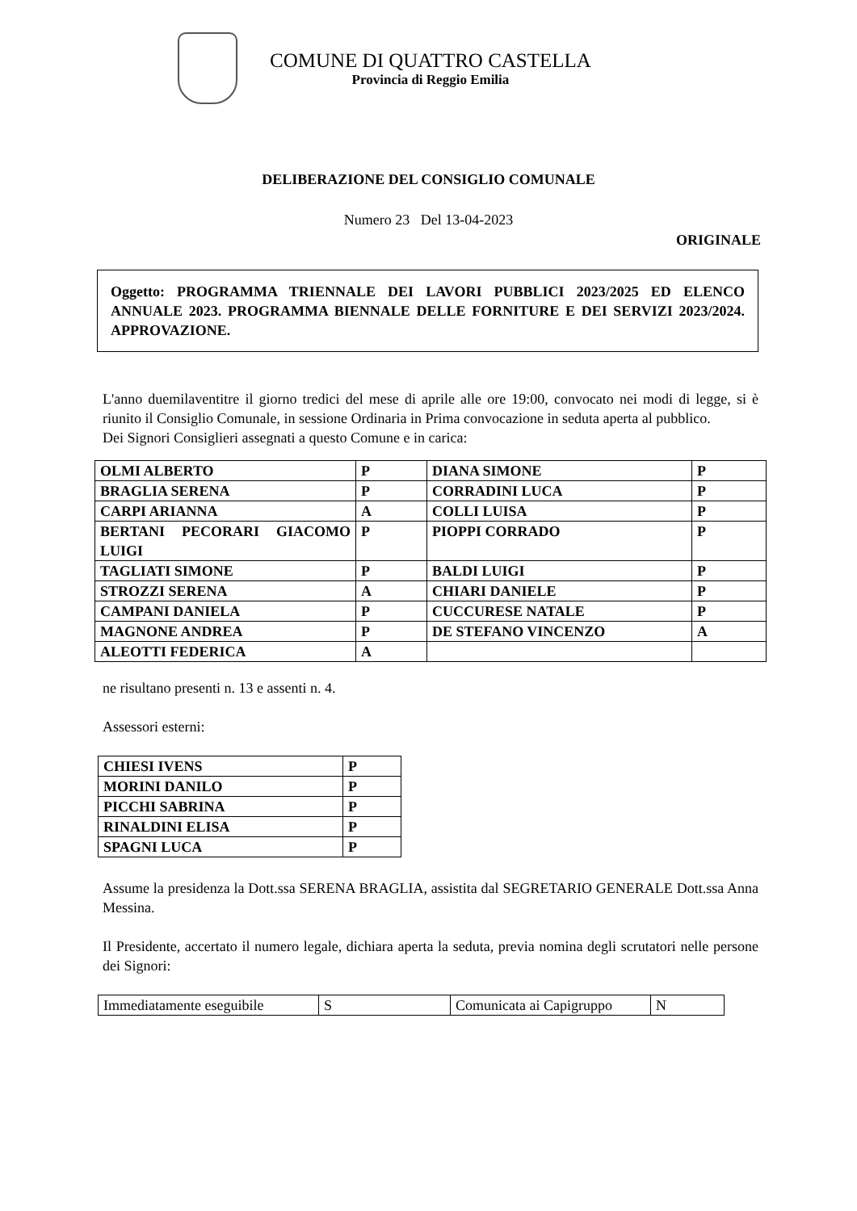COMUNE DI QUATTRO CASTELLA
Provincia di Reggio Emilia
DELIBERAZIONE DEL CONSIGLIO COMUNALE
Numero 23 Del 13-04-2023
ORIGINALE
Oggetto: PROGRAMMA TRIENNALE DEI LAVORI PUBBLICI 2023/2025 ED ELENCO ANNUALE 2023. PROGRAMMA BIENNALE DELLE FORNITURE E DEI SERVIZI 2023/2024. APPROVAZIONE.
L'anno duemilaventitre il giorno tredici del mese di aprile alle ore 19:00, convocato nei modi di legge, si è riunito il Consiglio Comunale, in sessione Ordinaria in Prima convocazione in seduta aperta al pubblico.
Dei Signori Consiglieri assegnati a questo Comune e in carica:
| OLMI ALBERTO | P | DIANA SIMONE | P |
| BRAGLIA SERENA | P | CORRADINI LUCA | P |
| CARPI ARIANNA | A | COLLI LUISA | P |
| BERTANI PECORARI GIACOMO LUIGI | P | PIOPPI CORRADO | P |
| TAGLIATI SIMONE | P | BALDI LUIGI | P |
| STROZZI SERENA | A | CHIARI DANIELE | P |
| CAMPANI DANIELA | P | CUCCURESE NATALE | P |
| MAGNONE ANDREA | P | DE STEFANO VINCENZO | A |
| ALEOTTI FEDERICA | A | | |
ne risultano presenti n. 13 e assenti n. 4.
Assessori esterni:
| CHIESI IVENS | P |
| MORINI DANILO | P |
| PICCHI SABRINA | P |
| RINALDINI ELISA | P |
| SPAGNI LUCA | P |
Assume la presidenza la Dott.ssa SERENA BRAGLIA, assistita dal SEGRETARIO GENERALE Dott.ssa Anna Messina.
Il Presidente, accertato il numero legale, dichiara aperta la seduta, previa nomina degli scrutatori nelle persone dei Signori:
| Immediatamente eseguibile | S | Comunicata ai Capigruppo | N |